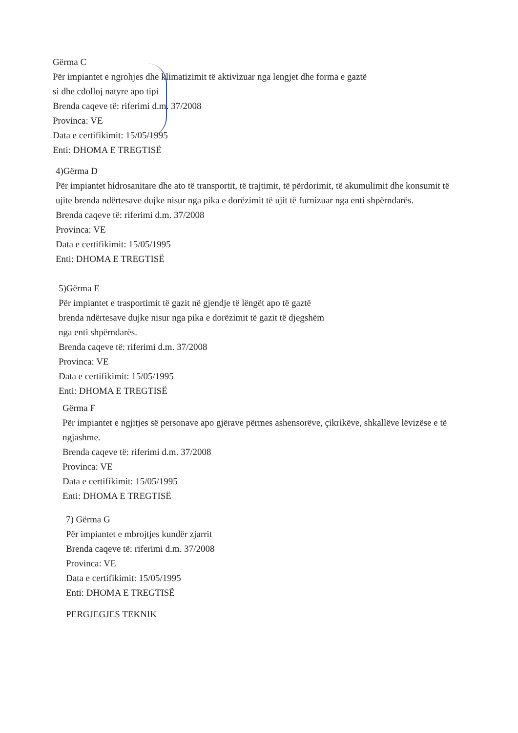Gërma C
Për impiantet e ngrohjes dhe klimatizimit të aktivizuar nga lengjet dhe forma e gaztë
si dhe cdolloj natyre apo tipi
Brenda caqeve të: riferimi d.m. 37/2008
Provinca: VE
Data e certifikimit: 15/05/1995
Enti: DHOMA E TREGTISË
4)Gërma D
Për impiantet hidrosanitare dhe ato të transportit, të trajtimit, të përdorimit, të akumulimit dhe konsumit të ujite brenda ndërtesave dujke nisur nga pika e dorëzimit të ujit të furnizuar nga enti shpërndarës.
Brenda caqeve të: riferimi d.m. 37/2008
Provinca: VE
Data e certifikimit: 15/05/1995
Enti: DHOMA E TREGTISË
5)Gërma E
Për impiantet e trasportimit të gazit në gjendje të lëngët apo të gaztë
brenda ndërtesave dujke nisur nga pika e dorëzimit të gazit të djegshëm
nga enti shpërndarës.
Brenda caqeve të: riferimi d.m. 37/2008
Provinca: VE
Data e certifikimit: 15/05/1995
Enti: DHOMA E TREGTISË
Gërma F
Për impiantet e ngjitjes së personave apo gjërave përmes ashensorëve, çikrikëve, shkallëve lëvizëse e të ngjashme.
Brenda caqeve të: riferimi d.m. 37/2008
Provinca: VE
Data e certifikimit: 15/05/1995
Enti: DHOMA E TREGTISË
7) Gërma G
Për impiantet e mbrojtjes kundër zjarrit
Brenda caqeve të: riferimi d.m. 37/2008
Provinca: VE
Data e certifikimit: 15/05/1995
Enti: DHOMA E TREGTISË
PERGJEGJES TEKNIK